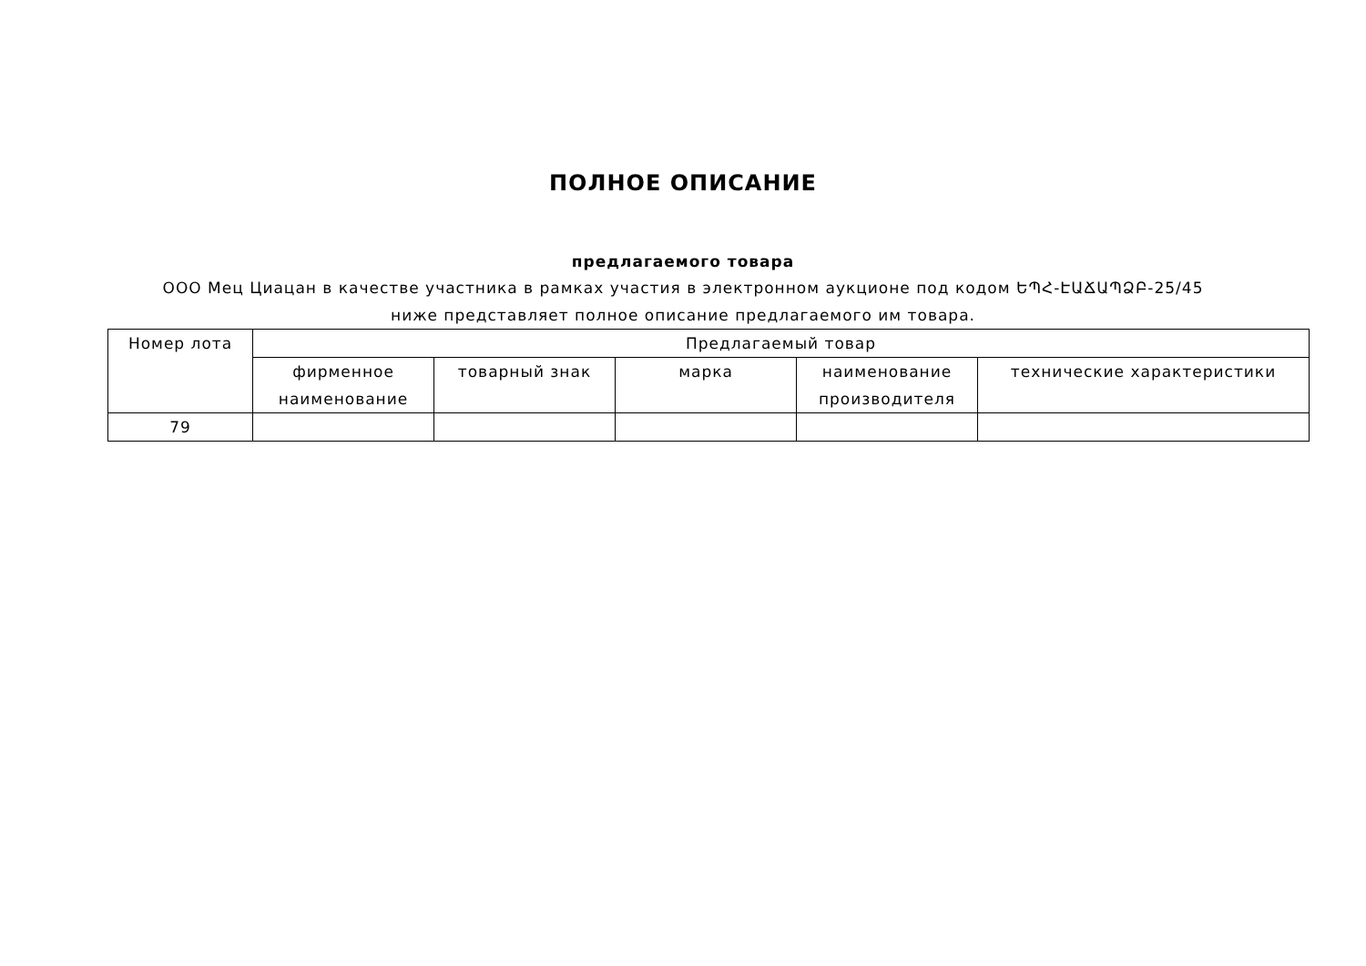ПОЛНОЕ ОПИСАНИЕ
предлагаемого товара
ООО Мец Циацан в качестве участника в рамках участия в электронном аукционе под кодом ԵՊՀ-ԷԱՃԱՊՁԲ-25/45 ниже представляет полное описание предлагаемого им товара.
| Номер лота | Предлагаемый товар | | | | |
| --- | --- | --- | --- | --- | --- |
| | фирменное наименование | товарный знак | марка | наименование производителя | технические характеристики |
| 79 | | | | | |